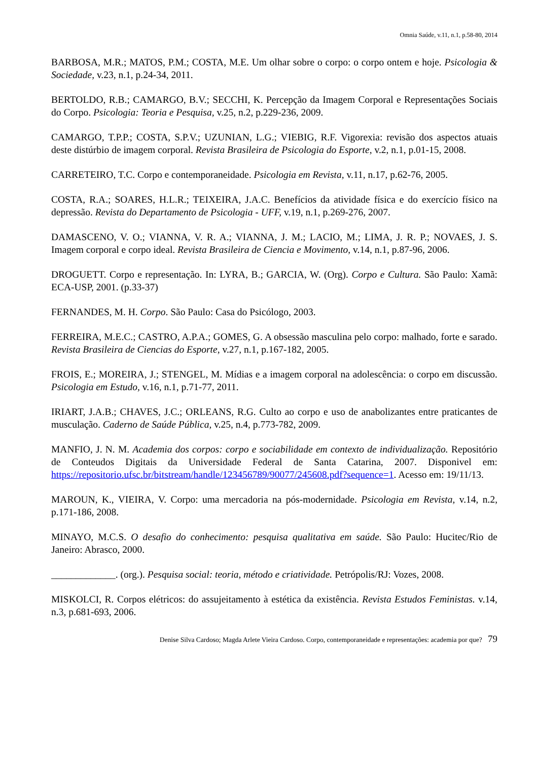Omnia Saúde, v.11, n.1, p.58-80, 2014
BARBOSA, M.R.; MATOS, P.M.; COSTA, M.E. Um olhar sobre o corpo: o corpo ontem e hoje. Psicologia & Sociedade, v.23, n.1, p.24-34, 2011.
BERTOLDO, R.B.; CAMARGO, B.V.; SECCHI, K. Percepção da Imagem Corporal e Representações Sociais do Corpo. Psicologia: Teoria e Pesquisa, v.25, n.2, p.229-236, 2009.
CAMARGO, T.P.P.; COSTA, S.P.V.; UZUNIAN, L.G.; VIEBIG, R.F. Vigorexia: revisão dos aspectos atuais deste distúrbio de imagem corporal. Revista Brasileira de Psicologia do Esporte, v.2, n.1, p.01-15, 2008.
CARRETEIRO, T.C. Corpo e contemporaneidade. Psicologia em Revista, v.11, n.17, p.62-76, 2005.
COSTA, R.A.; SOARES, H.L.R.; TEIXEIRA, J.A.C. Benefícios da atividade física e do exercício físico na depressão. Revista do Departamento de Psicologia - UFF, v.19, n.1, p.269-276, 2007.
DAMASCENO, V. O.; VIANNA, V. R. A.; VIANNA, J. M.; LACIO, M.; LIMA, J. R. P.; NOVAES, J. S. Imagem corporal e corpo ideal. Revista Brasileira de Ciencia e Movimento, v.14, n.1, p.87-96, 2006.
DROGUETT. Corpo e representação. In: LYRA, B.; GARCIA, W. (Org). Corpo e Cultura. São Paulo: Xamã: ECA-USP, 2001. (p.33-37)
FERNANDES, M. H. Corpo. São Paulo: Casa do Psicólogo, 2003.
FERREIRA, M.E.C.; CASTRO, A.P.A.; GOMES, G. A obsessão masculina pelo corpo: malhado, forte e sarado. Revista Brasileira de Ciencias do Esporte, v.27, n.1, p.167-182, 2005.
FROIS, E.; MOREIRA, J.; STENGEL, M. Mídias e a imagem corporal na adolescência: o corpo em discussão. Psicologia em Estudo, v.16, n.1, p.71-77, 2011.
IRIART, J.A.B.; CHAVES, J.C.; ORLEANS, R.G. Culto ao corpo e uso de anabolizantes entre praticantes de musculação. Caderno de Saúde Pública, v.25, n.4, p.773-782, 2009.
MANFIO, J. N. M. Academia dos corpos: corpo e sociabilidade em contexto de individualização. Repositório de Conteudos Digitais da Universidade Federal de Santa Catarina, 2007. Disponivel em: https://repositorio.ufsc.br/bitstream/handle/123456789/90077/245608.pdf?sequence=1. Acesso em: 19/11/13.
MAROUN, K., VIEIRA, V. Corpo: uma mercadoria na pós-modernidade. Psicologia em Revista, v.14, n.2, p.171-186, 2008.
MINAYO, M.C.S. O desafio do conhecimento: pesquisa qualitativa em saúde. São Paulo: Hucitec/Rio de Janeiro: Abrasco, 2000.
_____________. (org.). Pesquisa social: teoria, método e criatividade. Petrópolis/RJ: Vozes, 2008.
MISKOLCI, R. Corpos elétricos: do assujeitamento à estética da existência. Revista Estudos Feministas. v.14, n.3, p.681-693, 2006.
Denise Silva Cardoso; Magda Arlete Vieira Cardoso. Corpo, contemporaneidade e representações: academia por que? 79